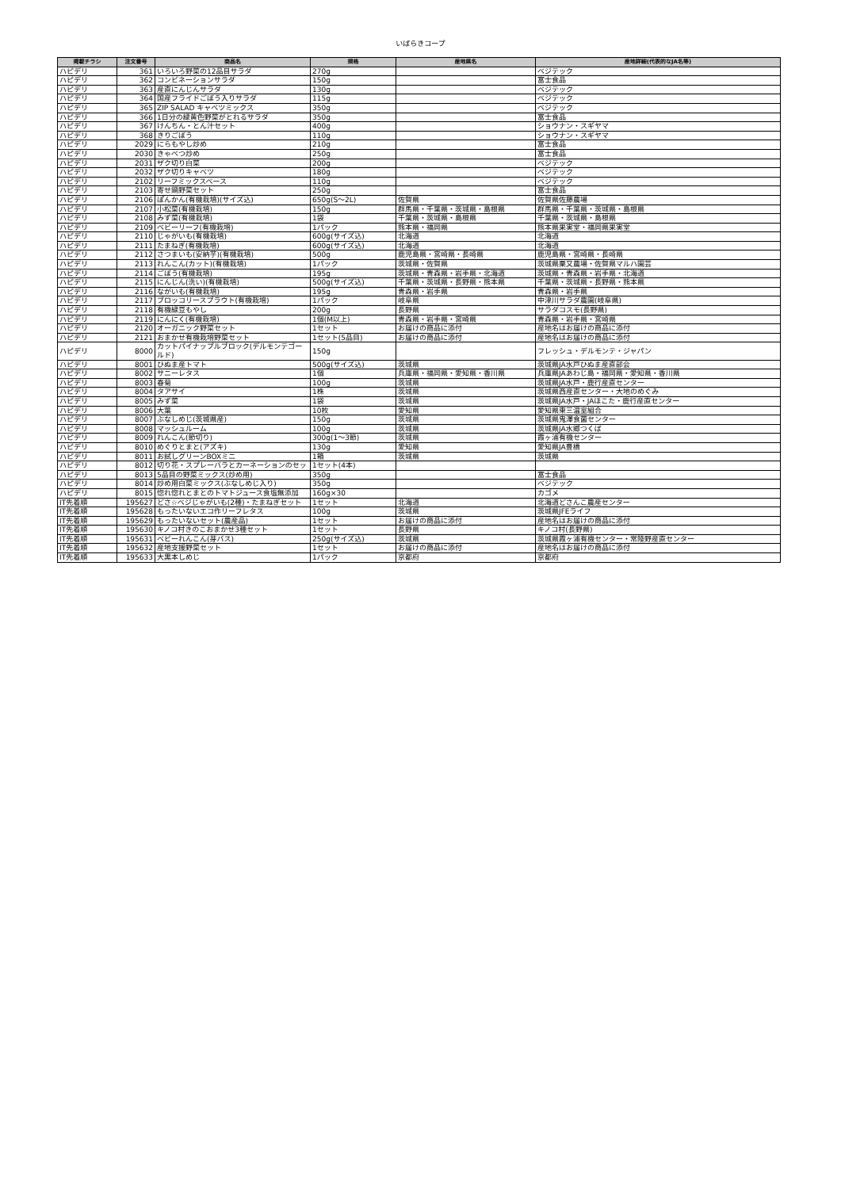いばらきコープ
| 掲載チラシ | 注文番号 | 商品名 | 規格 | 産地県名 | 産地詳細(代表的なJA名等) |
| --- | --- | --- | --- | --- | --- |
| ハピデリ | 361 | いろいろ野菜の12品目サラダ | 270g | | ベジテック |
| ハピデリ | 362 | コンビネーションサラダ | 150g | | 富士食品 |
| ハピデリ | 363 | 産直にんじんサラダ | 130g | | ベジテック |
| ハピデリ | 364 | 国産フライドごぼう入りサラダ | 115g | | ベジテック |
| ハピデリ | 365 | ZIP SALAD キャベツミックス | 350g | | ベジテック |
| ハピデリ | 366 | 1日分の緑黄色野菜がとれるサラダ | 350g | | 富士食品 |
| ハピデリ | 367 | けんちん・とん汁セット | 400g | | ショウナン・スギヤマ |
| ハピデリ | 368 | きりごぼう | 110g | | ショウナン・スギヤマ |
| ハピデリ | 2029 | にらもやし炒め | 210g | | 富士食品 |
| ハピデリ | 2030 | きゃべつ炒め | 250g | | 富士食品 |
| ハピデリ | 2031 | ザク切り白菜 | 200g | | ベジテック |
| ハピデリ | 2032 | ザク切りキャベツ | 180g | | ベジテック |
| ハピデリ | 2102 | リーフミックスベース | 110g | | ベジテック |
| ハピデリ | 2103 | 寄せ鍋野菜セット | 250g | | 富士食品 |
| ハピデリ | 2106 | ぽんかん(有機栽培)(サイズ込) | 650g(S～2L) | 佐賀県 | 佐賀県佐藤農場 |
| ハピデリ | 2107 | 小松菜(有機栽培) | 150g | 群馬県・千葉県・茨城県・島根県 | 群馬県・千葉県・茨城県・島根県 |
| ハピデリ | 2108 | みず菜(有機栽培) | 1袋 | 千葉県・茨城県・島根県 | 千葉県・茨城県・島根県 |
| ハピデリ | 2109 | ベビーリーフ(有機栽培) | 1パック | 熊本県・福岡県 | 熊本県果実堂・福岡県果実堂 |
| ハピデリ | 2110 | じゃがいも(有機栽培) | 600g(サイズ込) | 北海道 | 北海道 |
| ハピデリ | 2111 | たまねぎ(有機栽培) | 600g(サイズ込) | 北海道 | 北海道 |
| ハピデリ | 2112 | さつまいも(安納芋)(有機栽培) | 500g | 鹿児島県・宮崎県・長崎県 | 鹿児島県・宮崎県・長崎県 |
| ハピデリ | 2113 | れんこん(カット)(有機栽培) | 1パック | 茨城県・佐賀県 | 茨城県栗又農場・佐賀県マルハ園芸 |
| ハピデリ | 2114 | ごぼう(有機栽培) | 195g | 茨城県・青森県・岩手県・北海道 | 茨城県・青森県・岩手県・北海道 |
| ハピデリ | 2115 | にんじん(洗い)(有機栽培) | 500g(サイズ込) | 千葉県・茨城県・長野県・熊本県 | 千葉県・茨城県・長野県・熊本県 |
| ハピデリ | 2116 | ながいも(有機栽培) | 195g | 青森県・岩手県 | 青森県・岩手県 |
| ハピデリ | 2117 | ブロッコリースプラウト(有機栽培) | 1パック | 岐阜県 | 中津川サラダ農園(岐阜県) |
| ハピデリ | 2118 | 有機緑豆もやし | 200g | 長野県 | サラダコスモ(長野県) |
| ハピデリ | 2119 | にんにく(有機栽培) | 1個(M以上) | 青森県・岩手県・宮崎県 | 青森県・岩手県・宮崎県 |
| ハピデリ | 2120 | オーガニック野菜セット | 1セット | お届けの商品に添付 | 産地名はお届けの商品に添付 |
| ハピデリ | 2121 | おまかせ有機栽培野菜セット | 1セット(5品目) | お届けの商品に添付 | 産地名はお届けの商品に添付 |
| ハピデリ | 8000 | カットパイナップルブロック(デルモンテゴールド) | 150g | | フレッシュ・デルモンテ・ジャパン |
| ハピデリ | 8001 | ひぬま産トマト | 500g(サイズ込) | 茨城県 | 茨城県JA水戸ひぬま産直部会 |
| ハピデリ | 8002 | サニーレタス | 1個 | 兵庫県・福岡県・愛知県・香川県 | 兵庫県JAあわじ島・福岡県・愛知県・香川県 |
| ハピデリ | 8003 | 春菊 | 100g | 茨城県 | 茨城県JA水戸・鹿行産直センター |
| ハピデリ | 8004 | タアサイ | 1株 | 茨城県 | 茨城県西産直センター・大地のめぐみ |
| ハピデリ | 8005 | みず菜 | 1袋 | 茨城県 | 茨城県JA水戸・JAほこた・鹿行産直センター |
| ハピデリ | 8006 | 大葉 | 10枚 | 愛知県 | 愛知県東三温室組合 |
| ハピデリ | 8007 | ぶなしめじ(茨城県産) | 150g | 茨城県 | 茨城県鬼澤食菌センター |
| ハピデリ | 8008 | マッシュルーム | 100g | 茨城県 | 茨城県JA水郷つくば |
| ハピデリ | 8009 | れんこん(節切り) | 300g(1～3節) | 茨城県 | 霞ヶ浦有機センター |
| ハピデリ | 8010 | めぐりとまと(アズキ) | 130g | 愛知県 | 愛知県JA豊橋 |
| ハピデリ | 8011 | お試しグリーンBOXミニ | 1箱 | 茨城県 | 茨城県 |
| ハピデリ | 8012 | 切り花・スプレーバラとカーネーションのセッ | 1セット(4本) | | |
| ハピデリ | 8013 | 5品目の野菜ミックス(炒め用) | 350g | | 富士食品 |
| ハピデリ | 8014 | 炒め用白菜ミックス(ぶなしめじ入り) | 350g | | ベジテック |
| ハピデリ | 8015 | 惚れ惚れとまとのトマトジュース食塩無添加 | 160g×30 | | カゴメ |
| IT先着順 | 195627 | どさ☆ベジじゃがいも(2種)・たまねぎセット | 1セット | 北海道 | 北海道どさんこ農産センター |
| IT先着順 | 195628 | もったいないエコ作リーフレタス | 100g | 茨城県 | 茨城県JFEライフ |
| IT先着順 | 195629 | もったいないセット(農産品) | 1セット | お届けの商品に添付 | 産地名はお届けの商品に添付 |
| IT先着順 | 195630 | キノコ村きのこおまかせ3種セット | 1セット | 長野県 | キノコ村(長野県) |
| IT先着順 | 195631 | ベビーれんこん(芽バス) | 250g(サイズ込) | 茨城県 | 茨城県霞ヶ浦有機センター・常陸野産直センター |
| IT先着順 | 195632 | 産地支援野菜セット | 1セット | お届けの商品に添付 | 産地名はお届けの商品に添付 |
| IT先着順 | 195633 | 大黒本しめじ | 1パック | 京都府 | 京都府 |